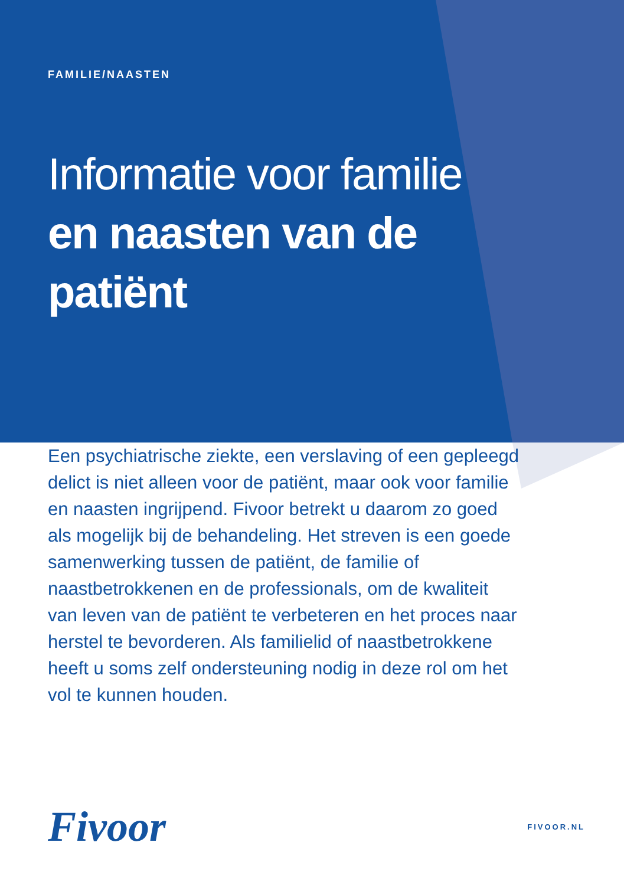FAMILIE/NAASTEN
Informatie voor familie
en naasten van de
patiënt
Een psychiatrische ziekte, een verslaving of een gepleegd delict is niet alleen voor de patiënt, maar ook voor familie en naasten ingrijpend. Fivoor betrekt u daarom zo goed als mogelijk bij de behandeling. Het streven is een goede samenwerking tussen de patiënt, de familie of naastbetrokkenen en de professionals, om de kwaliteit van leven van de patiënt te verbeteren en het proces naar herstel te bevorderen. Als familielid of naastbetrokkene heeft u soms zelf ondersteuning nodig in deze rol om het vol te kunnen houden.
Fivoor FIVOOR.NL